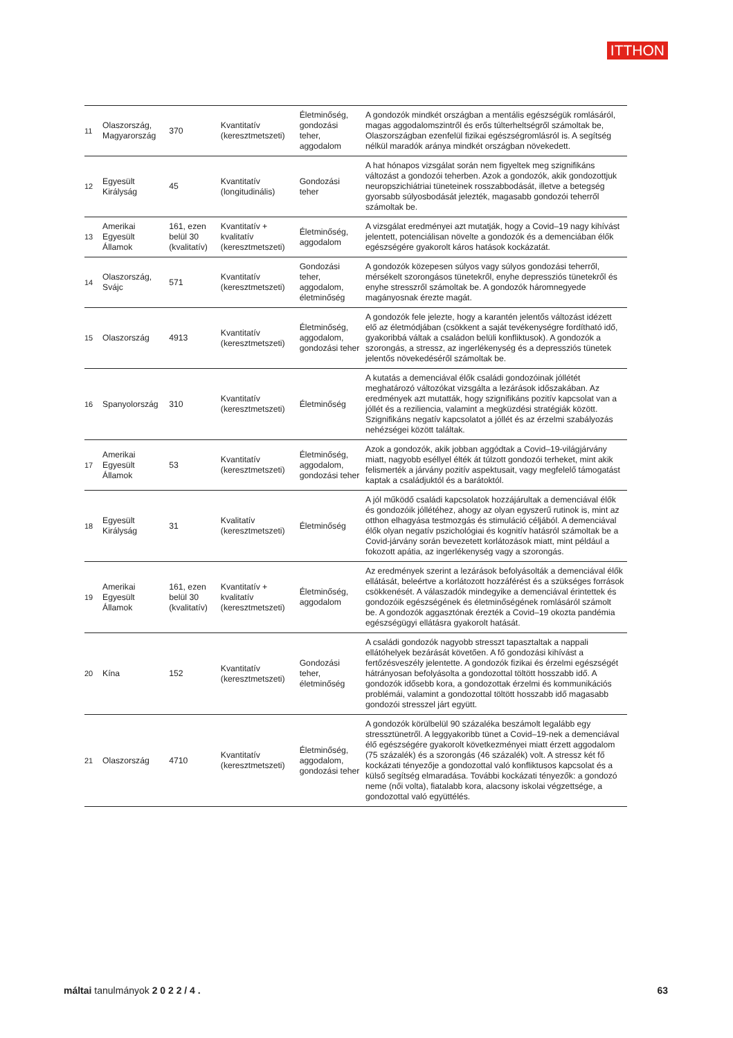ITTHON
| 11 | Olaszország, Magyarország | 370 | Kvantitatív (keresztmetszeti) | Életminőség, gondozási teher, aggodalom | A gondozók mindkét országban a mentális egészségük romlásáról, magas aggodalomszintről és erős túlterheltségről számoltak be, Olaszországban ezenfelül fizikai egészségromlásról is. A segítség nélkül maradók aránya mindkét országban növekedett. |
| 12 | Egyesült Királyság | 45 | Kvantitatív (longitudinális) | Gondozási teher | A hat hónapos vizsgálat során nem figyeltek meg szignifikáns változást a gondozói teherben. Azok a gondozók, akik gondozottjuk neuropszichiátriai tüneteinek rosszabbodását, illetve a betegség gyorsabb súlyosbodását jelezték, magasabb gondozói teherről számoltak be. |
| 13 | Amerikai Egyesült Államok | 161, ezen belül 30 (kvalitatív) | Kvantitatív + kvalitatív (keresztmetszeti) | Életminőség, aggodalom | A vizsgálat eredményei azt mutatják, hogy a Covid–19 nagy kihívást jelentett, potenciálisan növelte a gondozók és a demenciában élők egészségére gyakorolt káros hatások kockázatát. |
| 14 | Olaszország, Svájc | 571 | Kvantitatív (keresztmetszeti) | Gondozási teher, aggodalom, életminőség | A gondozók közepesen súlyos vagy súlyos gondozási teherről, mérsékelt szorongásos tünetekről, enyhe depressziós tünetekről és enyhe stresszről számoltak be. A gondozók háromnegyede magányosnak érezte magát. |
| 15 | Olaszország | 4913 | Kvantitatív (keresztmetszeti) | Életminőség, aggodalom, gondozási teher | A gondozók fele jelezte, hogy a karantén jelentős változást idézett elő az életmódjában (csökkent a saját tevékenységre fordítható idő, gyakoribbá váltak a családon belüli konfliktusok). A gondozók a szorongás, a stressz, az ingerlékenység és a depressziós tünetek jelentős növekedéséről számoltak be. |
| 16 | Spanyolország | 310 | Kvantitatív (keresztmetszeti) | Életminőség | A kutatás a demenciával élők családi gondozóinak jóllétét meghatározó változókat vizsgálta a lezárások időszakában. Az eredmények azt mutatták, hogy szignifikáns pozitív kapcsolat van a jóllét és a reziliencia, valamint a megküzdési stratégiák között. Szignifikáns negatív kapcsolatot a jóllét és az érzelmi szabályozás nehézségei között találtak. |
| 17 | Amerikai Egyesült Államok | 53 | Kvantitatív (keresztmetszeti) | Életminőség, aggodalom, gondozási teher | Azok a gondozók, akik jobban aggódtak a Covid–19-világjárvány miatt, nagyobb eséllyel élték át túlzott gondozói terheket, mint akik felismerték a járvány pozitív aspektusait, vagy megfelelő támogatást kaptak a családjuktól és a barátoktól. |
| 18 | Egyesült Királyság | 31 | Kvalitatív (keresztmetszeti) | Életminőség | A jól működő családi kapcsolatok hozzájárultak a demenciával élők és gondozóik jóllétéhez, ahogy az olyan egyszerű rutinok is, mint az otthon elhagyása testmozgás és stimuláció céljából. A demenciával élők olyan negatív pszichológiai és kognitív hatásról számoltak be a Covid-járvány során bevezetett korlátozások miatt, mint például a fokozott apátia, az ingerlékenység vagy a szorongás. |
| 19 | Amerikai Egyesült Államok | 161, ezen belül 30 (kvalitatív) | Kvantitatív + kvalitatív (keresztmetszeti) | Életminőség, aggodalom | Az eredmények szerint a lezárások befolyásolták a demenciával élők ellátását, beleértve a korlátozott hozzáférést és a szükséges források csökkenését. A válaszadók mindegyike a demenciával érintettek és gondozóik egészségének és életminőségének romlásáról számolt be. A gondozók aggasztónak érezték a Covid–19 okozta pandémia egészségügyi ellátásra gyakorolt hatását. |
| 20 | Kína | 152 | Kvantitatív (keresztmetszeti) | Gondozási teher, életminőség | A családi gondozók nagyobb stresszt tapasztaltak a nappali ellátóhelyek bezárását követően. A fő gondozási kihívást a fertőzésveszély jelentette. A gondozók fizikai és érzelmi egészségét hátrányosan befolyásolta a gondozottal töltött hosszabb idő. A gondozók idősebb kora, a gondozottak érzelmi és kommunikációs problémái, valamint a gondozottal töltött hosszabb idő magasabb gondozói stresszel járt együtt. |
| 21 | Olaszország | 4710 | Kvantitatív (keresztmetszeti) | Életminőség, aggodalom, gondozási teher | A gondozók körülbelül 90 százaléka beszámolt legalább egy stressztünetről. A leggyakoribb tünet a Covid–19-nek a demenciával élő egészségére gyakorolt következményei miatt érzett aggodalom (75 százalék) és a szorongás (46 százalék) volt. A stressz két fő kockázati tényezője a gondozottal való konfliktusos kapcsolat és a külső segítség elmaradása. További kockázati tényezők: a gondozó neme (női volta), fiatalabb kora, alacsony iskolai végzettsége, a gondozottal való együttélés. |
máltai tanulmányok 2 0 2 2 / 4 . 63